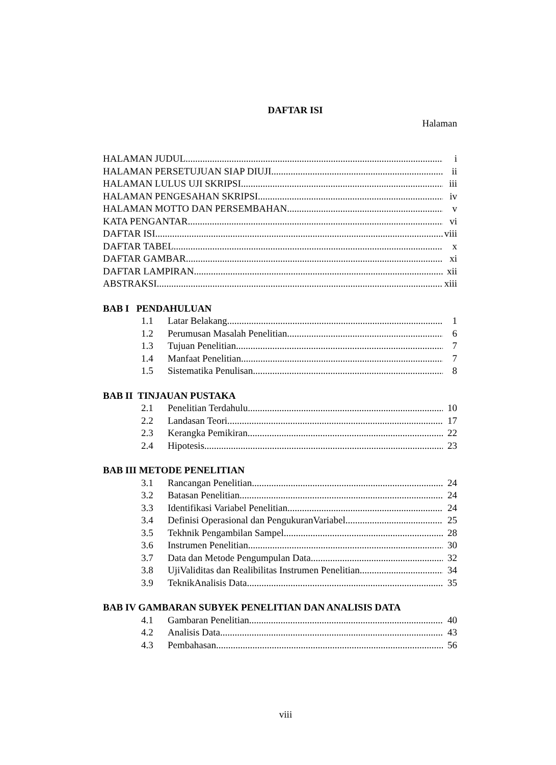DAFTAR ISI
Halaman
HALAMAN JUDUL i
HALAMAN PERSETUJUAN SIAP DIUJI ii
HALAMAN LULUS UJI SKRIPSI iii
HALAMAN PENGESAHAN SKRIPSI iv
HALAMAN MOTTO DAN PERSEMBAHAN v
KATA PENGANTAR vi
DAFTAR ISI viii
DAFTAR TABEL x
DAFTAR GAMBAR xi
DAFTAR LAMPIRAN xii
ABSTRAKSI xiii
BAB I PENDAHULUAN
1.1 Latar Belakang 1
1.2 Perumusan Masalah Penelitian 6
1.3 Tujuan Penelitian 7
1.4 Manfaat Penelitian 7
1.5 Sistematika Penulisan 8
BAB II TINJAUAN PUSTAKA
2.1 Penelitian Terdahulu 10
2.2 Landasan Teori 17
2.3 Kerangka Pemikiran 22
2.4 Hipotesis 23
BAB III METODE PENELITIAN
3.1 Rancangan Penelitian 24
3.2 Batasan Penelitian 24
3.3 Identifikasi Variabel Penelitian 24
3.4 Definisi Operasional dan PengukuranVariabel 25
3.5 Tekhnik Pengambilan Sampel 28
3.6 Instrumen Penelitian 30
3.7 Data dan Metode Pengumpulan Data 32
3.8 UjiValiditas dan Realibilitas Instrumen Penelitian 34
3.9 TeknikAnalisis Data 35
BAB IV GAMBARAN SUBYEK PENELITIAN DAN ANALISIS DATA
4.1 Gambaran Penelitian 40
4.2 Analisis Data 43
4.3 Pembahasan 56
viii